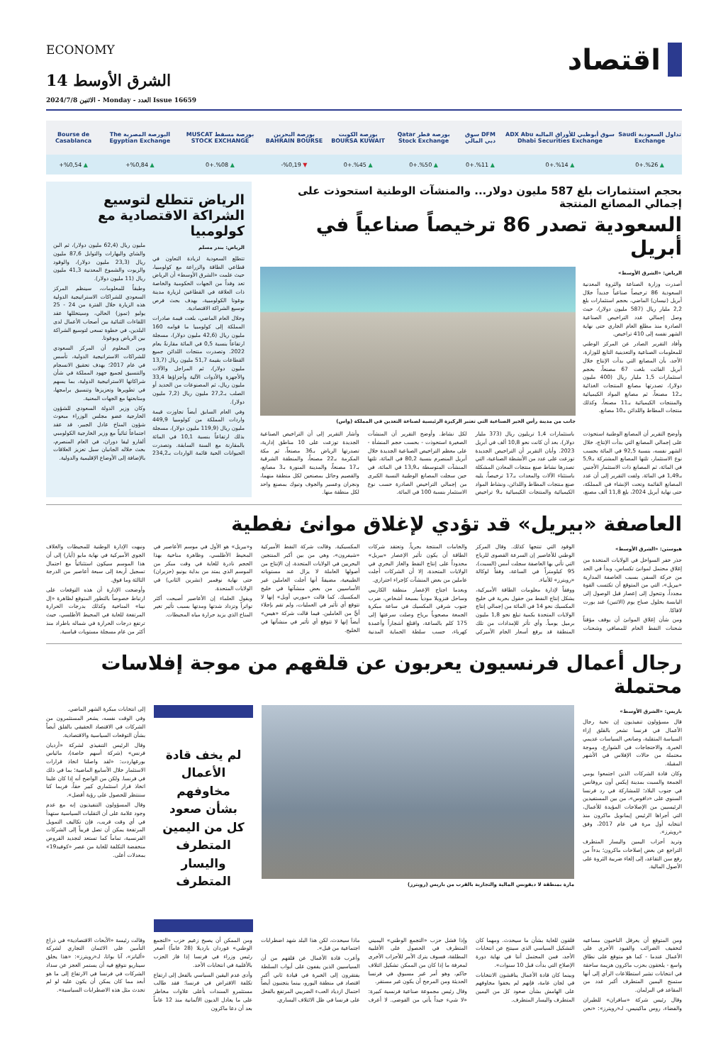اقتصاد
ECONOMY
14 الشرق الأوسط
الاثنين 2024/7/8 - Monday - العدد Issue 16659
| تداول السعودية Saudi Exchange | سوق أبوظبي للأوراق المالية ADX Abu Dhabi Securities Exchange | DFM سوق دبي المالي | بورصة قطر Qatar Stock Exchange | بورصة الكويت BOURSA KUWAIT | بورصة البحرين BAHRAIN BOURSE | بورصة مسقط MUSCAT STOCK EXCHANGE | البورصة المصرية The Egyptian Exchange | Bourse de Casablanca |
| --- | --- | --- | --- | --- | --- | --- | --- | --- |
| ▲ %26.+0 | ▲ %14.+0 | ▲ %11.+0 | ▲ %50.+0 | ▲ %45.+0 | ▼ %0,19- | ▲ %08.+0 | ▲ %0,84+ | ▲ %0,54+ |
بحجم استثمارات بلغ 587 مليون دولار... والمنشآت الوطنية استحوذت على إجمالي المصانع المنتجة
السعودية تصدر 86 ترخيصاً صناعياً في أبريل
الرياض: «الشرق الأوسط»
أصدرت وزارة الصناعة والثروة المعدنية السعودية 86 ترخيصاً صناعياً جديداً خلال أبريل (نيسان) الماضي، بحجم استثمارات بلغ 2,2 مليار ريال (587 مليون دولار)، حيث وصل إجمالي عدد التراخيص الصناعية الصادرة منذ مطلع العام الجاري حتى نهاية الشهر نفسه إلى 410 تراخيص.
وأفاد التقرير الصادر عن المركز الوطني للمعلومات الصناعية والتعدينية التابع للوزارة، الأحد، بأن المصانع التي بدأت الإنتاج خلال أبريل الفائت بلغت 67 مصنعاً، بحجم استثمارات 1,5 مليار ريال (400 مليون دولار)، تصدرتها مصانع المنتجات الغذائية بـ12 مصنعاً، ثم مصانع المواد الكيميائية والمنتجات الكيميائية بـ11 مصنعاً، وكذلك منتجات المطاط واللدائن بـ10 مصانع.
جانب من مدينة رأس الخير الصناعية التي تعتبر الركيزة الرئيسية لصناعة التعدين في المملكة (واس)
وأوضح التقرير أن المصانع الوطنية استحوذت على إجمالي المصانع التي بدأت الإنتاج، خلال الشهر نفسه، بنسبة 92,5 في المائة بحسب نوع الاستثمار، تلتها المصانع المشتركة بـ5,9 في المائة، ثم المصانع ذات الاستثمار الأجنبي بـ1,49 في المائة. ولفت التقرير إلى أن عدد المصانع القائمة وتحت الإنشاء في المملكة، حتى نهاية أبريل 2024، بلغ 11,8 ألف مصنع، باستثمارات 1,4 تريليون ريال (373 مليار دولار)، بعد أن كانت نحو 10,8 ألف في أبريل 2023. وأبان التقرير أن التراخيص الجديدة توزعت على عدد من الأنشطة الصناعية، التي تصدرها نشاط صنع منتجات المعادن المشكلة باستثناء الآلات والمعدات بـ17 ترخيصاً، يليه صنع منتجات المطاط واللدائن، ونشاط المواد الكيميائية والمنتجات الكيميائية بـ9 تراخيص لكل نشاط. وأوضح التقرير أن المنشآت الصغيرة استحوذت - بحسب حجم المنشأة - على معظم التراخيص الصناعية الجديدة خلال أبريل المنصرم بنسبة 80,2 في المائة، تلتها المنشآت المتوسطة بـ13,9 في المائة، في حين سجلت المصانع الوطنية النسبة الكبرى من إجمالي التراخيص الصادرة حسب نوع الاستثمار بنسبة 100 في المائة.
وأشار التقرير إلى أن التراخيص الصناعية الجديدة توزعت على 10 مناطق إدارية، تصدرتها الرياض بـ36 مصنعاً، ثم مكة المكرمة بـ22 مصنعاً، والمنطقة الشرقية بـ17 مصنعاً، والمدينة المنورة بـ3 مصانع، والقصيم وحائل بمصنعين لكل منطقة منهما، ونجران وعسير والجوف وتبوك بمصنع واحد لكل منطقة منها.
الرياض تتطلع لتوسيع الشراكة الاقتصادية مع كولومبيا
الرياض: بندر مسلم
تتطلع السعودية لزيادة التعاون في قطاعي الطاقة والزراعة مع كولومبيا، حيث علمت «الشرق الأوسط» أن الرياض تعد وفداً من الجهات الحكومية والخاصة ذات العلاقة في القطاعين لزيارة مدينة بوغوتا الكولومبية، بهدف بحث فرص توسيع الشراكة الاقتصادية.
وخلال العام الماضي، بلغت قيمة صادرات المملكة إلى كولومبيا ما قوامه 160 مليون ريال (42,6 مليون دولار)، مسجلة ارتفاعاً بنسبة 0,5 في المائة مقارنةً بعام 2022. وتصدرت منتجات اللدائن جميع القطاعات بقيمة 51,7 مليون ريال (13,7 مليون دولار)، ثم المراجل والآلات والأجهزة والأدوات الآلية وأجزاؤها 33,4 مليون ريال، ثم المصنوعات من الحديد أو الصلب بـ27,2 مليون ريال (7,2 مليون دولار).
وفي العام السابق أيضاً تجاوزت قيمة واردات المملكة من كولومبيا 449,9 مليون ريال (119,9 مليون دولار)، مسجلة بذلك ارتفاعاً بنسبة 10,1 في المائة بالمقارنة مع السنة السابقة. وتصدرت الحيوانات الحية قائمة الواردات بـ234,2 مليون ريال (62,4 مليون دولار)، ثم البن والشاي والبهارات والتوابل 87,6 مليون ريال (23,3 مليون دولار)، والوقود والزيوت والشموع المعدنية 41,3 مليون ريال (11 مليون دولار).
وطبقاً للمعلومات، سينظم المركز السعودي للشراكات الاستراتيجية الدولية هذه الزيارة خلال الفترة من 24 - 25 يوليو (تموز) الحالي، وسيتخللها عقد اللقاءات الثنائية بين أصحاب الأعمال لدى البلدين، في خطوة تسعى لتوسيع الشراكة بين الرياض وبوغوتا.
ومن المعلوم أن المركز السعودي للشراكات الاستراتيجية الدولية، تأسس في عام 2017؛ بهدف تحقيق الانسجام والتنسيق لجميع جهود المملكة في شأن شراكاتها الاستراتيجية الدولية، بما يسهم في تطويرها وتعزيزها وتنسيق برامجها، ومتابعتها مع الجهات المعنية.
وكان وزير الدولة السعودي للشؤون الخارجية عضو مجلس الوزراء مبعوث شؤون المناخ عادل الجبير، قد عقد اجتماعاً ثنائياً مع وزير الخارجية الكولومبي ألفارو ليفا دوران، في العام المنصرم، بحث خلاله الجانبان سبل تعزيز العلاقات بالإضافة إلى الأوضاع الإقليمية والدولية.
العاصفة «بيريل» قد تؤدي لإغلاق موانئ نفطية
هيوستن: «الشرق الأوسط»
حذر خفر السواحل في الولايات المتحدة من إغلاق محتمل لموانئ تكساس، وبدأ في الحد من حركة السفن بسبب العاصفة المدارية «بيريل»، التي من المتوقع أن تكتسب القوة مجدداً، وتتحول إلى إعصار قبل الوصول إلى اليابسة بحلول صباح يوم (الاثنين) عند بورت لافاكا.
ومن شأن إغلاق الموانئ أن يوقف مؤقتاً شحنات النفط الخام للمصافي وشحنات الوقود التي تنتجها كذلك. وقال المركز الوطني للأعاصير إن السرعة القصوى للرياح التي تأتي بها العاصفة سجلت أمس (السبت)، 95 كيلومتراً في الساعة، وفقاً لوكالة «رويترز» للأنباء.
ووفقاً لإدارة معلومات الطاقة الأميركية، يشكل إنتاج النفط من حقول بحرية في خليج المكسيك نحو 14 في المائة من إجمالي إنتاج الولايات المتحدة بكمية تبلغ نحو 1,8 مليون برميل يومياً. وأي تأثر للإمدادات من تلك المنطقة قد يرفع أسعار الخام الأميركي والخامات المنتجة بحرياً. وتعتقد شركات الطاقة أن يكون تأثير الإعصار «بيريل» محدوداً على إنتاج النفط والغاز البحري في الولايات المتحدة، إلا أن الشركات أجلت عاملين من بعض المنشآت كإجراء احترازي.
وبعدما اجتاح الإعصار منطقة الكاريبي وساحل فنزويلا مودياً بسبعة أشخاص، ضرب جنوب شرقي المكسيك في ساعة مبكرة الجمعة مصحوباً برياح وصلت سرعتها إلى 175 كلم بالساعة، واقتلع أشجاراً وأعمدة كهرباء، حسب سلطة الحماية المدنية المكسيكية. وقالت شركة النفط الأميركية «شيفرون»، وهي من بين أكبر المنتجين البحريين في الولايات المتحدة، إن الإنتاج من أصولها العاملة لا يزال عند مستوياته الطبيعية، مضيفةً أنها أجلت العاملين غير الأساسيين من بعض منشآتها في خليج المكسيك. كما قالت «موربي أويل» إنها لا تتوقع أي تأثير في العمليات، ولم تقم بإجلاء أيٍّ من العاملين. فيما قالت شركة «هيس» أيضاً إنها لا تتوقع أي تأثير في منشآتها في الخليج.
و«بيريل» هو الأول في موسم الأعاصير في المحيط الأطلسي، وظاهرة مناخية بهذا الحجم نادرة للغاية في وقت مبكر من الموسم الذي يمتد من بداية يونيو (حزيران) حتى نهاية نوفمبر (تشرين الثاني) في الولايات المتحدة.
ويقول العلماء إن الأعاصير أصبحت أكثر تواتراً وتزداد شدتها ومدتها بسبب تأثير تغير المناخ الذي يزيد حرارة مياه المحيطات.
ونبهت الإدارة الوطنية للمحيطات والغلاف الجوي الأميركية في نهاية مايو (أيار) إلى أن هذا الموسم سيكون استثنائياً مع احتمال تسجيل أربعة إلى سبعة أعاصير من الدرجة الثالثة وما فوق.
وأوضحت الإدارة أن هذه التوقعات على ارتباط خصوصاً بالتطور المتوقع لظاهرة «إل نينا» المناخية وكذلك بدرجات الحرارة المرتفعة للغاية في المحيط الأطلسي، حيث ترتفع درجات الحرارة في شماله باطراد منذ أكثر من عام مسجلة مستويات قياسية.
رجال أعمال فرنسيون يعربون عن قلقهم من موجة إفلاسات محتملة
باريس: «الشرق الأوسط»
قال مسؤولون تنفيذيون إن نخبة رجال الأعمال في فرنسا تشعر بالقلق إزاء السياسة المتقلبة، وصانعي السياسات عديمي الخبرة، والاحتجاجات في الشوارع، وموجة محتملة من حالات الإفلاس في الأشهر المقبلة.
وكان قادة الشركات الذين اجتمعوا يومي الجمعة والسبت بمدينة إيكس أون بروفانس في جنوب البلاد؛ للمشاركة في رد فرنسا السنوي على «دافوس»، من بين المستفيدين الرئيسيين من الإصلاحات المؤيدة للأعمال، التي أجراها الرئيس إيمانويل ماكرون منذ انتخابه أول مرة في عام 2017، وفق «رويترز».
وتريد أحزاب اليمين واليسار المتطرف التراجع عن بعض إصلاحات ماكرون؛ بدءاً من رفع سن التقاعد، إلى إلغاء ضريبة الثروة على الأصول المالية.
مارة بمنطقة لا ديفونس المالية والتجارية بالقرب من باريس (رويترز)
لم يخف قادة الأعمال مخاوفهم بشأن صعود كل من اليمين المتطرف واليسار المتطرف
إلى انتخابات مبكرة الشهر الماضي.
وفي الوقت نفسه، يشعر المستثمرون من الشركات في الاقتصاد الحقيقي بالقلق أيضاً بشأن التوقعات السياسية والاقتصادية.
وقال الرئيس التنفيذي لشركة «أرديان فرنس» (شركة أسهم خاصة)، ماثياس بورغهاردت: «لقد واصلنا اتخاذ قرارات الاستثمار خلال الأسابيع الماضية؛ بما في ذلك في فرنسا. ولكن من الواضح أنه إذا كان علينا اتخاذ قرار استثماري كبير حقاً، فربما كنا سننتظر للحصول على رؤية أفضل».
وقال المسؤولون التنفيذيون إنه مع عدم وجود علامة على أن التقلبات السياسية ستهدأ في أي وقت قريب، فإن تكاليف التمويل المرتفعة يمكن أن تصل قريباً إلى الشركات الفرنسية، تماماً كما تستعد لتجديد القروض منخفضة التكلفة للغاية من عصر «كوفيد19» بمعدلات أعلى.
ومن المتوقع أن يعرقل الناخبون مساعيه لتخفيف الضرائب والقيود الأخرى على الأعمال عندما - كما هو متوقع على نطاق واسع - يلحقون بحزب ماكرون هزيمة ساحقة في انتخابات تشير استطلاعات الرأي إلى أنها ستمنح اليمين المتطرف أكبر عدد من المقاعد في البرلمان.
وقال رئيس شركة «سافران» للطيران والفضاء، روس ماكينيس، لـ«رويترز»: «نحن قلقون للغاية بشأن ما سيحدث. ومهما كان التشكيل السياسي الذي سينتج عن انتخابات الأحد، فمن المحتمل أننا في نهاية دورة الإصلاح التي بدأت قبل 10 سنوات».
وبينما كان قادة الأعمال يناقشون الانتخابات في لجان عامة، فإنهم لم يخفوا مخاوفهم على الهامش بشأن صعود كل من اليمين المتطرف واليسار المتطرف.
وإذا فشل حزب «التجمع الوطني» اليميني المتطرف في الحصول على الأغلبية المطلقة، فسوف يترك الأمر للأحزاب الأخرى لمعرفة ما إذا كان من الممكن تشكيل ائتلاف حاكم، وهو أمر غير مسبوق في فرنسا الحديثة ومن المرجح أن يكون غير مستقر.
وقال رئيس مجموعة صناعية فرنسية كبيرة: «لا شيء جيداً يأتي من الفوضى. لا أعرف ماذا سيحدث، لكن هذا البلد شهد اضطرابات اجتماعية من قبل».
وأعرب قادة الأعمال عن قلقهم من أن السياسيين الذين يقفون على أبواب السلطة يفتقرون إلى الخبرة في قيادة ثاني أكبر اقتصاد في منطقة اليورو، بينما يتجنبون أيضاً احتمال ازدياد العبء الضريبي المرتفع بالفعل على فرنسا في ظل الائتلاف اليساري.
ومن الممكن أن يصبح زعيم حزب «التجمع الوطني» غوردان بارديلا (28 عاماً) أصغر رئيس وزراء في فرنسا إذا فاز الحزب بالأغلبية في انتخابات الأحد.
وأدى عدم اليقين السياسي بالفعل إلى ارتفاع تكلفة الاقتراض في فرنسا؛ فقد طالب مستثمرو السندات بأعلى علاوات مخاطر على ما يعادل الديون الألمانية منذ 12 عاماً بعد أن دعا ماكرون
وقالت رئيسة «الأبحاث الاقتصادية» في ذراع التأمين على الائتمان التجاري لشركة «أليانز»، آنا بواتا، لـ«رويترز»: «هذا يخلق سيناريو نتوقع فيه أن يستمر العجز عن سداد الشركات في فرنسا في الارتفاع إلى ما هو أبعد مما كان يمكن أن يكون عليه لو لم تحدث مثل هذه الاضطرابات السياسية».